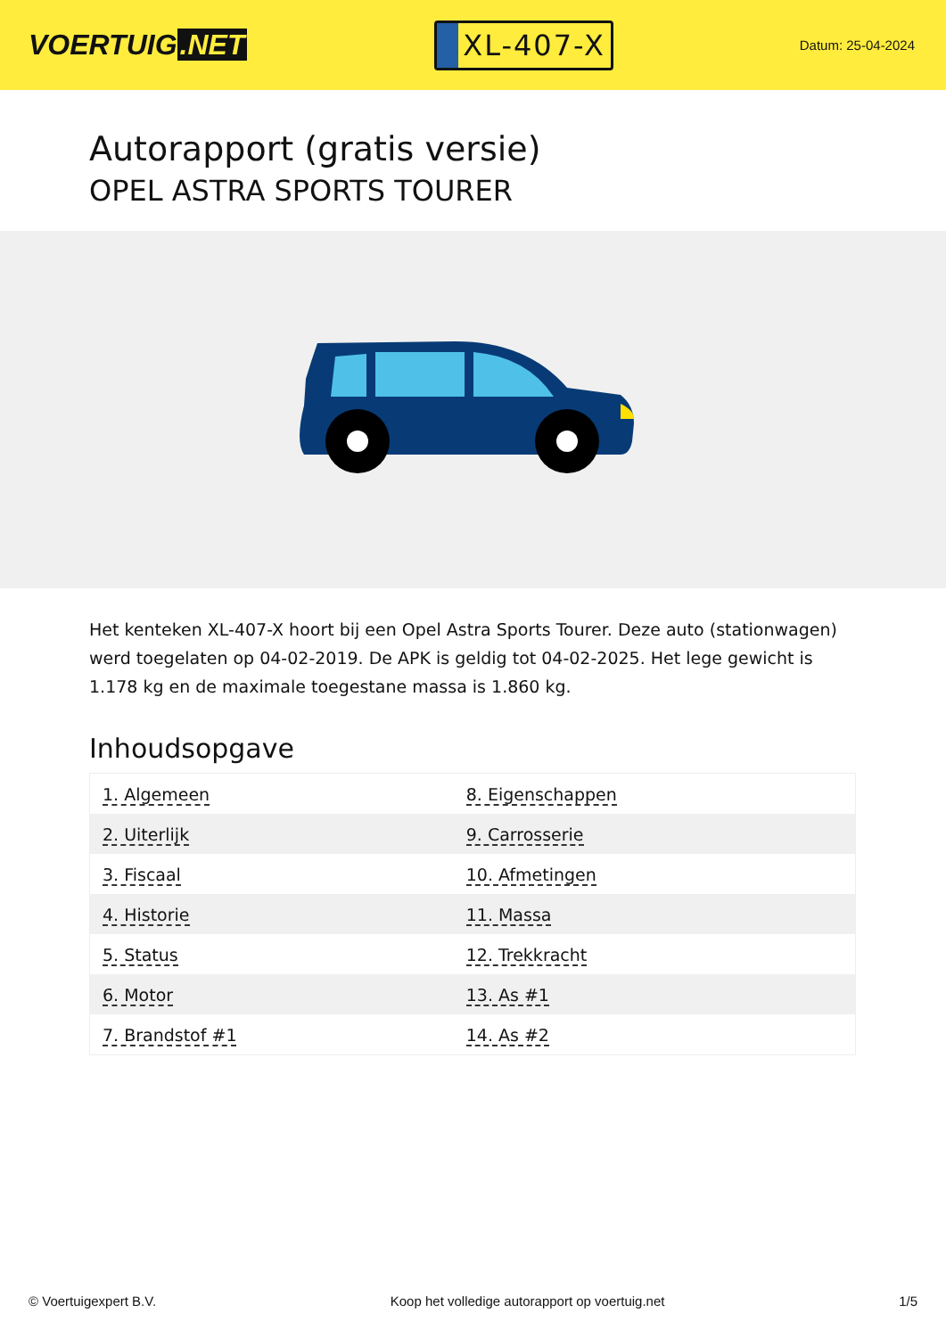VOERTUIG.NET
XL-407-X
Datum: 25-04-2024
Autorapport (gratis versie)
OPEL ASTRA SPORTS TOURER
Het kenteken XL-407-X hoort bij een Opel Astra Sports Tourer. Deze auto (stationwagen) werd toegelaten op 04-02-2019. De APK is geldig tot 04-02-2025. Het lege gewicht is 1.178 kg en de maximale toegestane massa is 1.860 kg.
Inhoudsopgave
| 1. Algemeen | 8. Eigenschappen |
| 2. Uiterlijk | 9. Carrosserie |
| 3. Fiscaal | 10. Afmetingen |
| 4. Historie | 11. Massa |
| 5. Status | 12. Trekkracht |
| 6. Motor | 13. As #1 |
| 7. Brandstof #1 | 14. As #2 |
© Voertuigexpert B.V. Koop het volledige autorapport op voertuig.net 1/5